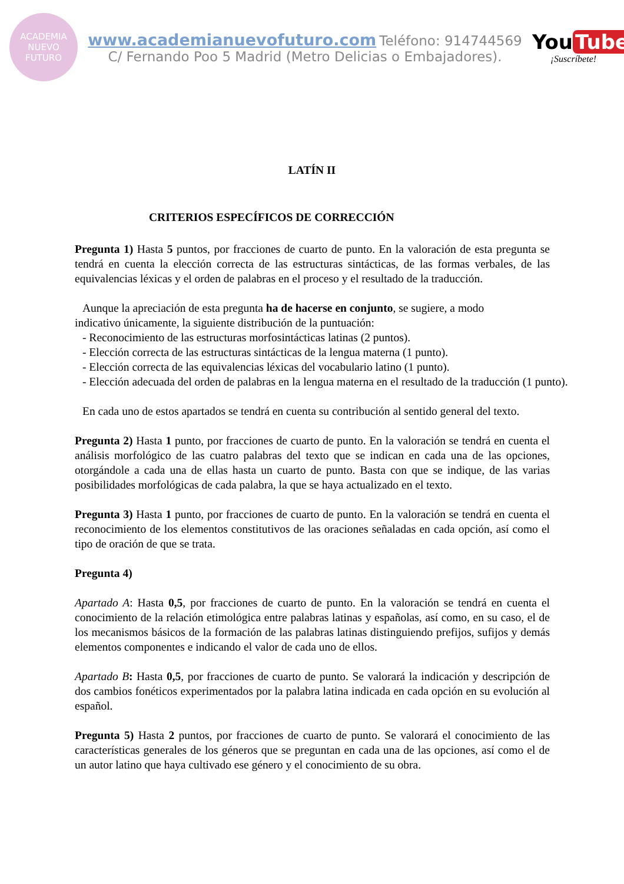ACADEMIA
NUEVO
FUTURO
www.academianuevofuturo.com Teléfono: 914744569
C/ Fernando Poo 5 Madrid (Metro Delicias o Embajadores).
You Tube
¡Suscríbete!
LATÍN II
CRITERIOS ESPECÍFICOS DE CORRECCIÓN
Pregunta 1) Hasta 5 puntos, por fracciones de cuarto de punto. En la valoración de esta pregunta se tendrá en cuenta la elección correcta de las estructuras sintácticas, de las formas verbales, de las equivalencias léxicas y el orden de palabras en el proceso y el resultado de la traducción.
Aunque la apreciación de esta pregunta ha de hacerse en conjunto, se sugiere, a modo
indicativo únicamente, la siguiente distribución de la puntuación:
- Reconocimiento de las estructuras morfosintácticas latinas (2 puntos).
- Elección correcta de las estructuras sintácticas de la lengua materna (1 punto).
- Elección correcta de las equivalencias léxicas del vocabulario latino (1 punto).
- Elección adecuada del orden de palabras en la lengua materna en el resultado de la traducción (1 punto).
En cada uno de estos apartados se tendrá en cuenta su contribución al sentido general del texto.
Pregunta 2) Hasta 1 punto, por fracciones de cuarto de punto. En la valoración se tendrá en cuenta el análisis morfológico de las cuatro palabras del texto que se indican en cada una de las opciones, otorgándole a cada una de ellas hasta un cuarto de punto. Basta con que se indique, de las varias posibilidades morfológicas de cada palabra, la que se haya actualizado en el texto.
Pregunta 3) Hasta 1 punto, por fracciones de cuarto de punto. En la valoración se tendrá en cuenta el reconocimiento de los elementos constitutivos de las oraciones señaladas en cada opción, así como el tipo de oración de que se trata.
Pregunta 4)
Apartado A: Hasta 0,5, por fracciones de cuarto de punto. En la valoración se tendrá en cuenta el conocimiento de la relación etimológica entre palabras latinas y españolas, así como, en su caso, el de los mecanismos básicos de la formación de las palabras latinas distinguiendo prefijos, sufijos y demás elementos componentes e indicando el valor de cada uno de ellos.
Apartado B: Hasta 0,5, por fracciones de cuarto de punto. Se valorará la indicación y descripción de dos cambios fonéticos experimentados por la palabra latina indicada en cada opción en su evolución al español.
Pregunta 5) Hasta 2 puntos, por fracciones de cuarto de punto. Se valorará el conocimiento de las características generales de los géneros que se preguntan en cada una de las opciones, así como el de un autor latino que haya cultivado ese género y el conocimiento de su obra.